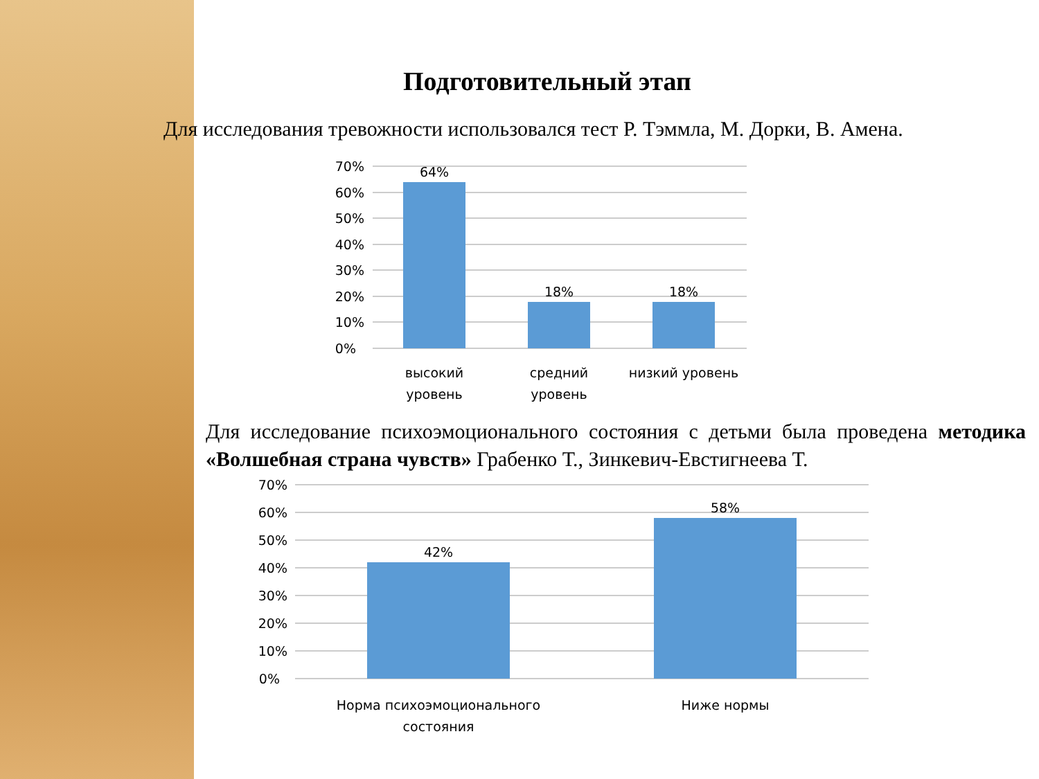Подготовительный этап
Для исследования тревожности использовался тест Р. Тэммла, М. Дорки, В. Амена.
70%
60%
50%
40%
30%
20%
10%
0%
64%
18%
18%
высокий
уровень
средний
уровень
низкий уровень
Для исследование психоэмоционального состояния с детьми была проведена методика «Волшебная страна чувств» Грабенко Т., Зинкевич-Евстигнеева Т.
70%
60%
50%
40%
30%
20%
10%
0%
42%
58%
Норма психоэмоционального
состояния
Ниже нормы